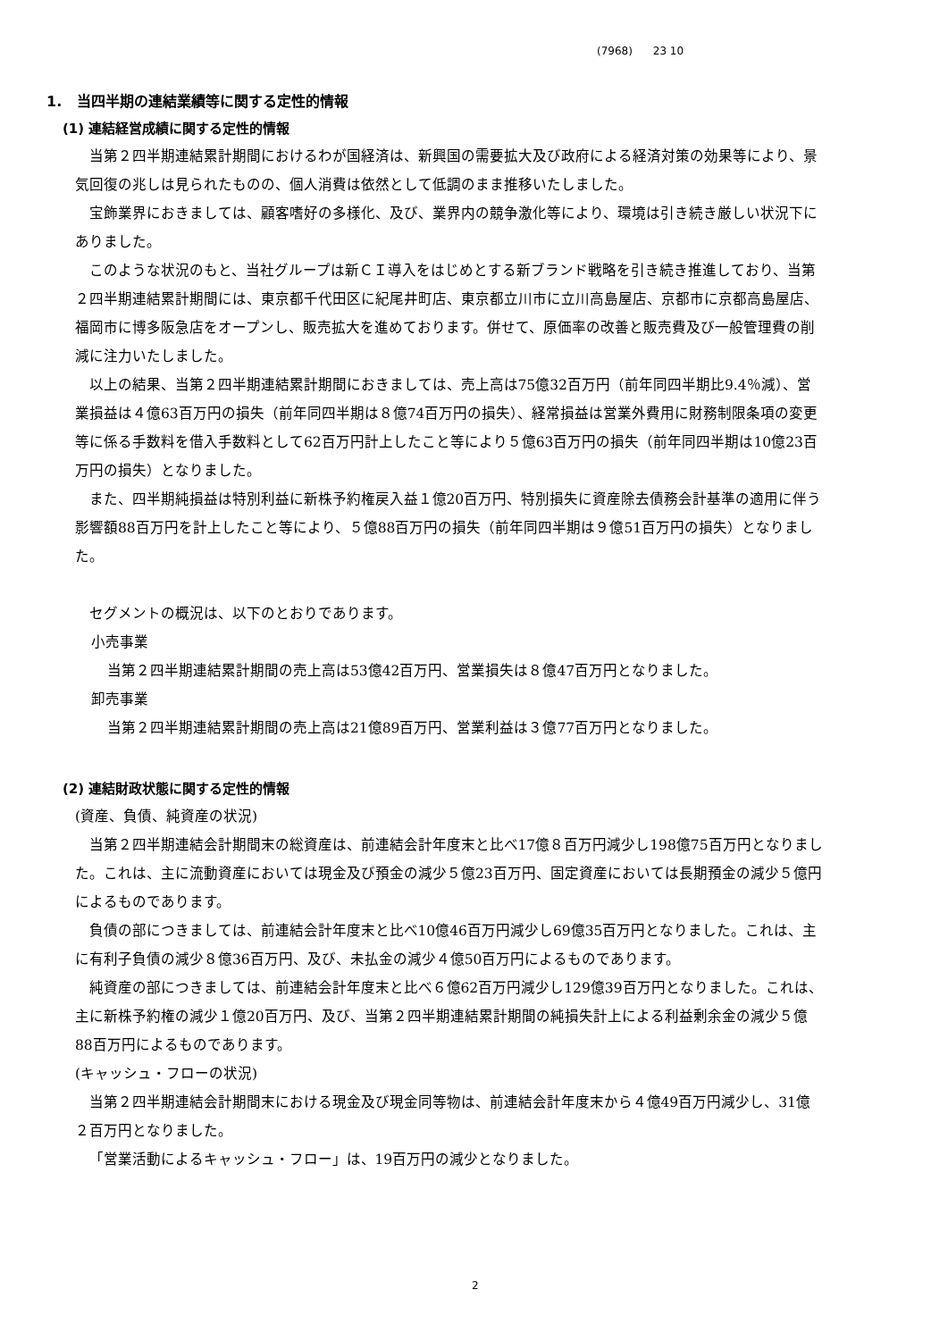(7968) 23 10
1. 当四半期の連結業績等に関する定性的情報
(1) 連結経営成績に関する定性的情報
当第２四半期連結累計期間におけるわが国経済は、新興国の需要拡大及び政府による経済対策の効果等により、景気回復の兆しは見られたものの、個人消費は依然として低調のまま推移いたしました。
宝飾業界におきましては、顧客嗜好の多様化、及び、業界内の競争激化等により、環境は引き続き厳しい状況下にありました。
このような状況のもと、当社グループは新ＣＩ導入をはじめとする新ブランド戦略を引き続き推進しており、当第２四半期連結累計期間には、東京都千代田区に紀尾井町店、東京都立川市に立川高島屋店、京都市に京都高島屋店、福岡市に博多阪急店をオープンし、販売拡大を進めております。併せて、原価率の改善と販売費及び一般管理費の削減に注力いたしました。
以上の結果、当第２四半期連結累計期間におきましては、売上高は75億32百万円（前年同四半期比9.4％減）、営業損益は４億63百万円の損失（前年同四半期は８億74百万円の損失）、経常損益は営業外費用に財務制限条項の変更等に係る手数料を借入手数料として62百万円計上したこと等により５億63百万円の損失（前年同四半期は10億23百万円の損失）となりました。
また、四半期純損益は特別利益に新株予約権戻入益１億20百万円、特別損失に資産除去債務会計基準の適用に伴う影響額88百万円を計上したこと等により、５億88百万円の損失（前年同四半期は９億51百万円の損失）となりました。
セグメントの概況は、以下のとおりであります。
小売事業
当第２四半期連結累計期間の売上高は53億42百万円、営業損失は８億47百万円となりました。
卸売事業
当第２四半期連結累計期間の売上高は21億89百万円、営業利益は３億77百万円となりました。
(2) 連結財政状態に関する定性的情報
(資産、負債、純資産の状況)
当第２四半期連結会計期間末の総資産は、前連結会計年度末と比べ17億８百万円減少し198億75百万円となりました。これは、主に流動資産においては現金及び預金の減少５億23百万円、固定資産においては長期預金の減少５億円によるものであります。
負債の部につきましては、前連結会計年度末と比べ10億46百万円減少し69億35百万円となりました。これは、主に有利子負債の減少８億36百万円、及び、未払金の減少４億50百万円によるものであります。
純資産の部につきましては、前連結会計年度末と比べ６億62百万円減少し129億39百万円となりました。これは、主に新株予約権の減少１億20百万円、及び、当第２四半期連結累計期間の純損失計上による利益剰余金の減少５億88百万円によるものであります。
(キャッシュ・フローの状況)
当第２四半期連結会計期間末における現金及び現金同等物は、前連結会計年度末から４億49百万円減少し、31億２百万円となりました。
「営業活動によるキャッシュ・フロー」は、19百万円の減少となりました。
2